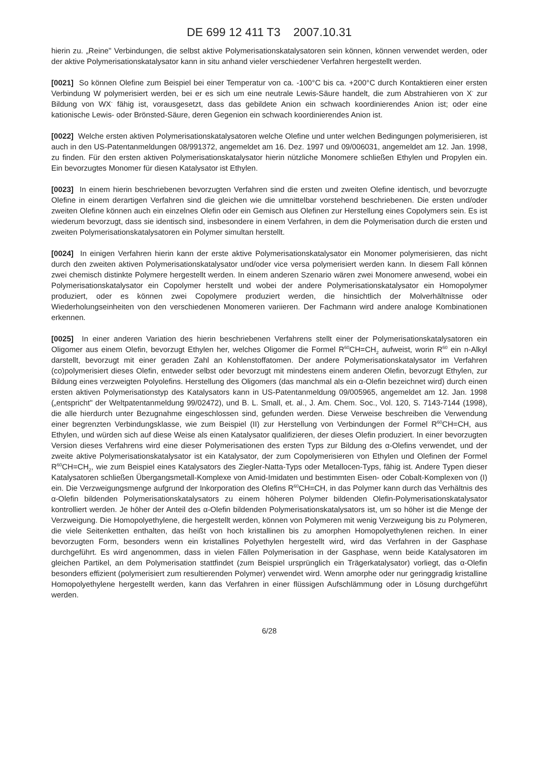DE 699 12 411 T3 2007.10.31
hierin zu. „Reine" Verbindungen, die selbst aktive Polymerisationskatalysatoren sein können, können verwendet werden, oder der aktive Polymerisationskatalysator kann in situ anhand vieler verschiedener Verfahren hergestellt werden.
[0021] So können Olefine zum Beispiel bei einer Temperatur von ca. -100°C bis ca. +200°C durch Kontaktieren einer ersten Verbindung W polymerisiert werden, bei er es sich um eine neutrale Lewis-Säure handelt, die zum Abstrahieren von X<sup>-</sup> zur Bildung von WX<sup>-</sup> fähig ist, vorausgesetzt, dass das gebildete Anion ein schwach koordinierendes Anion ist; oder eine kationische Lewis- oder Brönsted-Säure, deren Gegenion ein schwach koordinierendes Anion ist.
[0022] Welche ersten aktiven Polymerisationskatalysatoren welche Olefine und unter welchen Bedingungen polymerisieren, ist auch in den US-Patentanmeldungen 08/991372, angemeldet am 16. Dez. 1997 und 09/006031, angemeldet am 12. Jan. 1998, zu finden. Für den ersten aktiven Polymerisationskatalysator hierin nützliche Monomere schließen Ethylen und Propylen ein. Ein bevorzugtes Monomer für diesen Katalysator ist Ethylen.
[0023] In einem hierin beschriebenen bevorzugten Verfahren sind die ersten und zweiten Olefine identisch, und bevorzugte Olefine in einem derartigen Verfahren sind die gleichen wie die umnittelbar vorstehend beschriebenen. Die ersten und/oder zweiten Olefine können auch ein einzelnes Olefin oder ein Gemisch aus Olefinen zur Herstellung eines Copolymers sein. Es ist wiederum bevorzugt, dass sie identisch sind, insbesondere in einem Verfahren, in dem die Polymerisation durch die ersten und zweiten Polymerisationskatalysatoren ein Polymer simultan herstellt.
[0024] In einigen Verfahren hierin kann der erste aktive Polymerisationskatalysator ein Monomer polymerisieren, das nicht durch den zweiten aktiven Polymerisationskatalysator und/oder vice versa polymerisiert werden kann. In diesem Fall können zwei chemisch distinkte Polymere hergestellt werden. In einem anderen Szenario wären zwei Monomere anwesend, wobei ein Polymerisationskatalysator ein Copolymer herstellt und wobei der andere Polymerisationskatalysator ein Homopolymer produziert, oder es können zwei Copolymere produziert werden, die hinsichtlich der Molverhältnisse oder Wiederholungseinheiten von den verschiedenen Monomeren variieren. Der Fachmann wird andere analoge Kombinationen erkennen.
[0025] In einer anderen Variation des hierin beschriebenen Verfahrens stellt einer der Polymerisationskatalysatoren ein Oligomer aus einem Olefin, bevorzugt Ethylen her, welches Oligomer die Formel R<sup>60</sup>CH=CH<sub>2</sub> aufweist, worin R<sup>60</sup> ein n-Alkyl darstellt, bevorzugt mit einer geraden Zahl an Kohlenstoffatomen. Der andere Polymerisationskatalysator im Verfahren (co)polymerisiert dieses Olefin, entweder selbst oder bevorzugt mit mindestens einem anderen Olefin, bevorzugt Ethylen, zur Bildung eines verzweigten Polyolefins. Herstellung des Oligomers (das manchmal als ein α-Olefin bezeichnet wird) durch einen ersten aktiven Polymerisationstyp des Katalysators kann in US-Patentanmeldung 09/005965, angemeldet am 12. Jan. 1998 („entspricht" der Weltpatentanmeldung 99/02472), und B. L. Small, et. al., J. Am. Chem. Soc., Vol. 120, S. 7143-7144 (1998), die alle hierdurch unter Bezugnahme eingeschlossen sind, gefunden werden. Diese Verweise beschreiben die Verwendung einer begrenzten Verbindungsklasse, wie zum Beispiel (II) zur Herstellung von Verbindungen der Formel R<sup>60</sup>CH=CH, aus Ethylen, und würden sich auf diese Weise als einen Katalysator qualifizieren, der dieses Olefin produziert. In einer bevorzugten Version dieses Verfahrens wird eine dieser Polymerisationen des ersten Typs zur Bildung des α-Olefins verwendet, und der zweite aktive Polymerisationskatalysator ist ein Katalysator, der zum Copolymerisieren von Ethylen und Olefinen der Formel R<sup>60</sup>CH=CH<sub>2</sub>, wie zum Beispiel eines Katalysators des Ziegler-Natta-Typs oder Metallocen-Typs, fähig ist. Andere Typen dieser Katalysatoren schließen Übergangsmetall-Komplexe von Amid-Imidaten und bestimmten Eisen- oder Cobalt-Komplexen von (I) ein. Die Verzweigungsmenge aufgrund der Inkorporation des Olefins R<sup>60</sup>CH=CH, in das Polymer kann durch das Verhältnis des α-Olefin bildenden Polymerisationskatalysators zu einem höheren Polymer bildenden Olefin-Polymerisationskatalysator kontrolliert werden. Je höher der Anteil des α-Olefin bildenden Polymerisationskatalysators ist, um so höher ist die Menge der Verzweigung. Die Homopolyethylene, die hergestellt werden, können von Polymeren mit wenig Verzweigung bis zu Polymeren, die viele Seitenketten enthalten, das heißt von hoch kristallinen bis zu amorphen Homopolyethylenen reichen. In einer bevorzugten Form, besonders wenn ein kristallines Polyethylen hergestellt wird, wird das Verfahren in der Gasphase durchgeführt. Es wird angenommen, dass in vielen Fällen Polymerisation in der Gasphase, wenn beide Katalysatoren im gleichen Partikel, an dem Polymerisation stattfindet (zum Beispiel ursprünglich ein Trägerkatalysator) vorliegt, das α-Olefin besonders effizient (polymerisiert zum resultierenden Polymer) verwendet wird. Wenn amorphe oder nur geringgradig kristalline Homopolyethylene hergestellt werden, kann das Verfahren in einer flüssigen Aufschlämmung oder in Lösung durchgeführt werden.
6/28